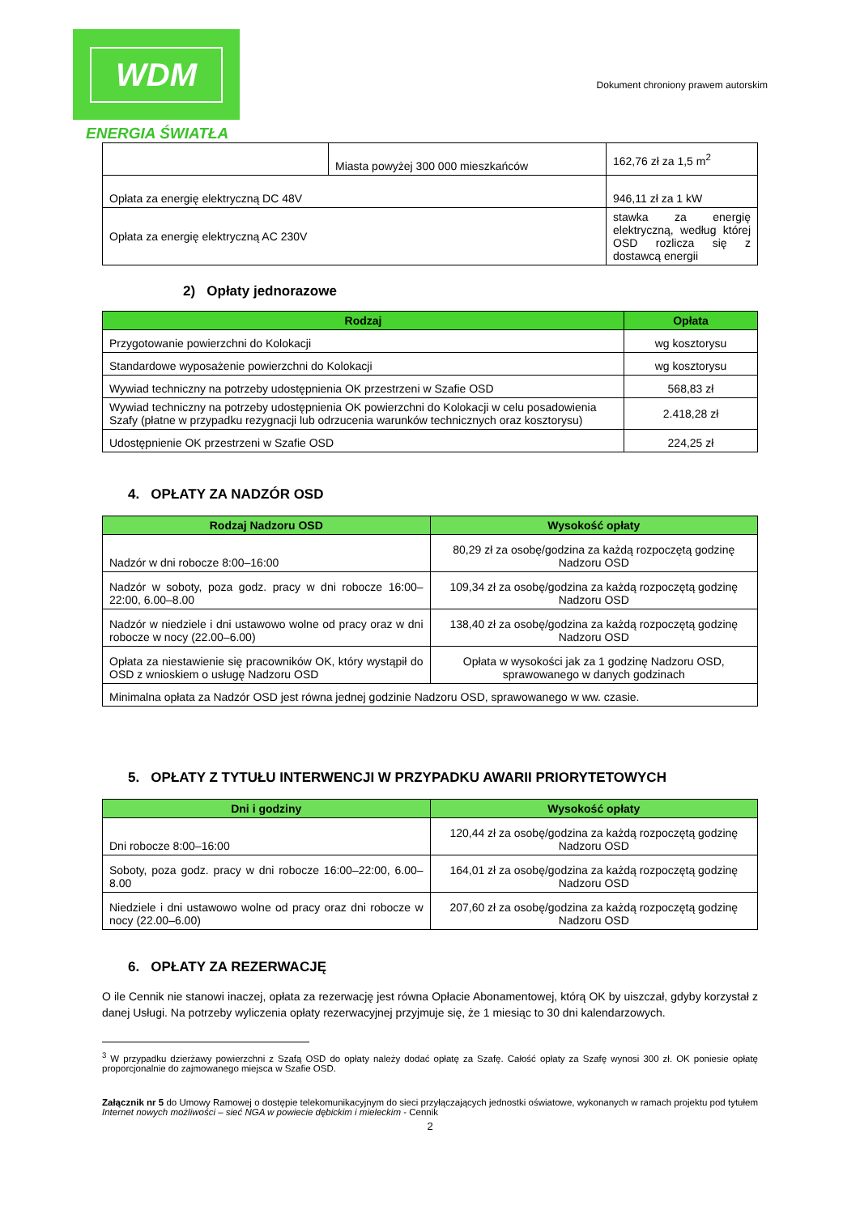WDM
ENERGIA ŚWIATŁA
Dokument chroniony prawem autorskim
| | Miasta powyżej 300 000 mieszkańców | 162,76 zł za 1,5 m<sup>2</sup> |
| Opłata za energię elektryczną DC 48V | | 946,11 zł za 1 kW |
| Opłata za energię elektryczną AC 230V | | stawka za energię elektryczną, według której OSD rozlicza się z dostawcą energii |
2) Opłaty jednorazowe
| Rodzaj | Opłata |
| --- | --- |
| Przygotowanie powierzchni do Kolokacji | wg kosztorysu |
| Standardowe wyposażenie powierzchni do Kolokacji | wg kosztorysu |
| Wywiad techniczny na potrzeby udostępnienia OK przestrzeni w Szafie OSD | 568,83 zł |
| Wywiad techniczny na potrzeby udostępnienia OK powierzchni do Kolokacji w celu posadowienia Szafy (płatne w przypadku rezygnacji lub odrzucenia warunków technicznych oraz kosztorysu) | 2.418,28 zł |
| Udostępnienie OK przestrzeni w Szafie OSD | 224,25 zł |
4. OPŁATY ZA NADZÓR OSD
| Rodzaj Nadzoru OSD | Wysokość opłaty |
| --- | --- |
| Nadzór w dni robocze 8:00–16:00 | 80,29 zł za osobę/godzina za każdą rozpoczętą godzinę Nadzoru OSD |
| Nadzór w soboty, poza godz. pracy w dni robocze 16:00–22:00, 6.00–8.00 | 109,34 zł za osobę/godzina za każdą rozpoczętą godzinę Nadzoru OSD |
| Nadzór w niedziele i dni ustawowo wolne od pracy oraz w dni robocze w nocy (22.00–6.00) | 138,40 zł za osobę/godzina za każdą rozpoczętą godzinę Nadzoru OSD |
| Opłata za niestawienie się pracowników OK, który wystąpił do OSD z wnioskiem o usługę Nadzoru OSD | Opłata w wysokości jak za 1 godzinę Nadzoru OSD, sprawowanego w danych godzinach |
| Minimalna opłata za Nadzór OSD jest równa jednej godzinie Nadzoru OSD, sprawowanego w ww. czasie. | |
5. OPŁATY Z TYTUŁU INTERWENCJI W PRZYPADKU AWARII PRIORYTETOWYCH
| Dni i godziny | Wysokość opłaty |
| --- | --- |
| Dni robocze 8:00–16:00 | 120,44 zł za osobę/godzina za każdą rozpoczętą godzinę Nadzoru OSD |
| Soboty, poza godz. pracy w dni robocze 16:00–22:00, 6.00–8.00 | 164,01 zł za osobę/godzina za każdą rozpoczętą godzinę Nadzoru OSD |
| Niedziele i dni ustawowo wolne od pracy oraz dni robocze w nocy (22.00–6.00) | 207,60 zł za osobę/godzina za każdą rozpoczętą godzinę Nadzoru OSD |
6. OPŁATY ZA REZERWACJĘ
O ile Cennik nie stanowi inaczej, opłata za rezerwację jest równa Opłacie Abonamentowej, którą OK by uiszczał, gdyby korzystał z danej Usługi. Na potrzeby wyliczenia opłaty rezerwacyjnej przyjmuje się, że 1 miesiąc to 30 dni kalendarzowych.
<sup>3</sup> W przypadku dzierżawy powierzchni z Szafą OSD do opłaty należy dodać opłatę za Szafę. Całość opłaty za Szafę wynosi 300 zł. OK poniesie opłatę proporcjonalnie do zajmowanego miejsca w Szafie OSD.
Załącznik nr 5 do Umowy Ramowej o dostępie telekomunikacyjnym do sieci przyłączających jednostki oświatowe, wykonanych w ramach projektu pod tytułem Internet nowych możliwości – sieć NGA w powiecie dębickim i mieleckim - Cennik
2